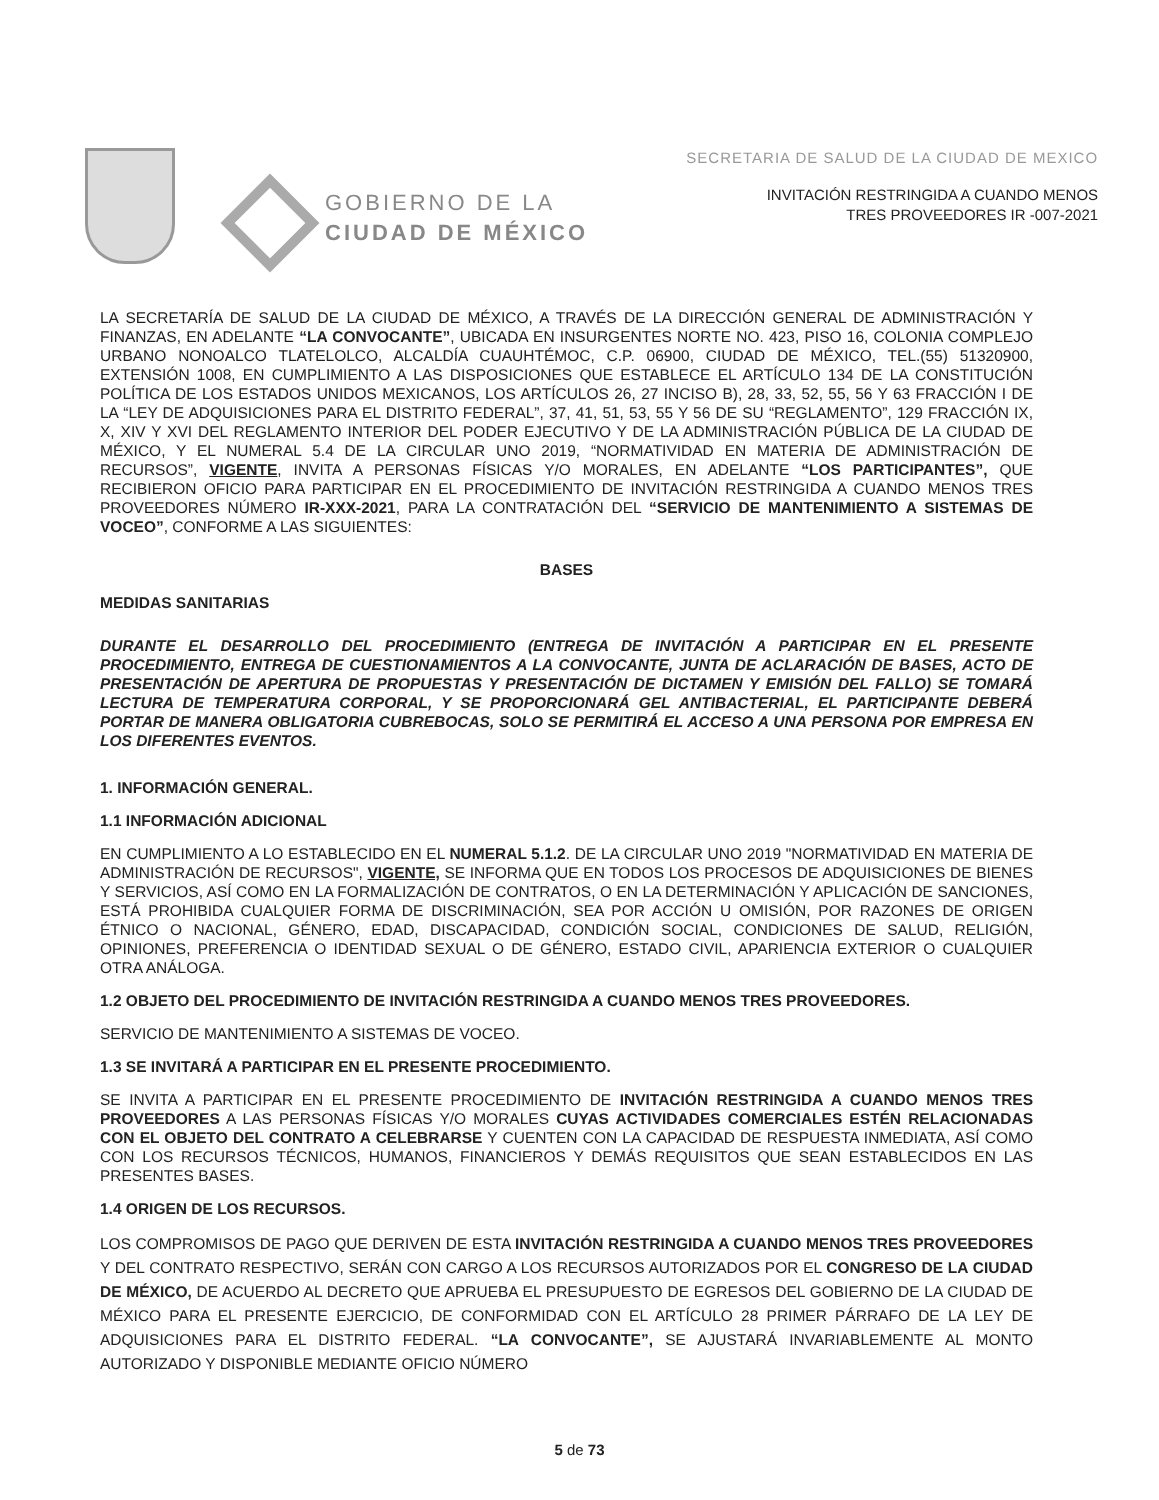GOBIERNO DE LA
CIUDAD DE MÉXICO
SECRETARIA DE SALUD DE LA CIUDAD DE MEXICO
INVITACIÓN RESTRINGIDA A CUANDO MENOS
TRES PROVEEDORES IR -007-2021
LA SECRETARÍA DE SALUD DE LA CIUDAD DE MÉXICO, A TRAVÉS DE LA DIRECCIÓN GENERAL DE ADMINISTRACIÓN Y FINANZAS, EN ADELANTE “LA CONVOCANTE”, UBICADA EN INSURGENTES NORTE NO. 423, PISO 16, COLONIA COMPLEJO URBANO NONOALCO TLATELOLCO, ALCALDÍA CUAUHTÉMOC, C.P. 06900, CIUDAD DE MÉXICO, TEL.(55) 51320900, EXTENSIÓN 1008, EN CUMPLIMIENTO A LAS DISPOSICIONES QUE ESTABLECE EL ARTÍCULO 134 DE LA CONSTITUCIÓN POLÍTICA DE LOS ESTADOS UNIDOS MEXICANOS, LOS ARTÍCULOS 26, 27 INCISO B), 28, 33, 52, 55, 56 Y 63 FRACCIÓN I DE LA “LEY DE ADQUISICIONES PARA EL DISTRITO FEDERAL”, 37, 41, 51, 53, 55 Y 56 DE SU “REGLAMENTO”, 129 FRACCIÓN IX, X, XIV Y XVI DEL REGLAMENTO INTERIOR DEL PODER EJECUTIVO Y DE LA ADMINISTRACIÓN PÚBLICA DE LA CIUDAD DE MÉXICO, Y EL NUMERAL 5.4 DE LA CIRCULAR UNO 2019, “NORMATIVIDAD EN MATERIA DE ADMINISTRACIÓN DE RECURSOS”, VIGENTE, INVITA A PERSONAS FÍSICAS Y/O MORALES, EN ADELANTE “LOS PARTICIPANTES”, QUE RECIBIERON OFICIO PARA PARTICIPAR EN EL PROCEDIMIENTO DE INVITACIÓN RESTRINGIDA A CUANDO MENOS TRES PROVEEDORES NÚMERO IR-XXX-2021, PARA LA CONTRATACIÓN DEL “SERVICIO DE MANTENIMIENTO A SISTEMAS DE VOCEO”, CONFORME A LAS SIGUIENTES:
BASES
MEDIDAS SANITARIAS
DURANTE EL DESARROLLO DEL PROCEDIMIENTO (ENTREGA DE INVITACIÓN A PARTICIPAR EN EL PRESENTE PROCEDIMIENTO, ENTREGA DE CUESTIONAMIENTOS A LA CONVOCANTE, JUNTA DE ACLARACIÓN DE BASES, ACTO DE PRESENTACIÓN DE APERTURA DE PROPUESTAS Y PRESENTACIÓN DE DICTAMEN Y EMISIÓN DEL FALLO) SE TOMARÁ LECTURA DE TEMPERATURA CORPORAL, Y SE PROPORCIONARÁ GEL ANTIBACTERIAL, EL PARTICIPANTE DEBERÁ PORTAR DE MANERA OBLIGATORIA CUBREBOCAS, SOLO SE PERMITIRÁ EL ACCESO A UNA PERSONA POR EMPRESA EN LOS DIFERENTES EVENTOS.
1. INFORMACIÓN GENERAL.
1.1 INFORMACIÓN ADICIONAL
EN CUMPLIMIENTO A LO ESTABLECIDO EN EL NUMERAL 5.1.2. DE LA CIRCULAR UNO 2019 "NORMATIVIDAD EN MATERIA DE ADMINISTRACIÓN DE RECURSOS", VIGENTE, SE INFORMA QUE EN TODOS LOS PROCESOS DE ADQUISICIONES DE BIENES Y SERVICIOS, ASÍ COMO EN LA FORMALIZACIÓN DE CONTRATOS, O EN LA DETERMINACIÓN Y APLICACIÓN DE SANCIONES, ESTÁ PROHIBIDA CUALQUIER FORMA DE DISCRIMINACIÓN, SEA POR ACCIÓN U OMISIÓN, POR RAZONES DE ORIGEN ÉTNICO O NACIONAL, GÉNERO, EDAD, DISCAPACIDAD, CONDICIÓN SOCIAL, CONDICIONES DE SALUD, RELIGIÓN, OPINIONES, PREFERENCIA O IDENTIDAD SEXUAL O DE GÉNERO, ESTADO CIVIL, APARIENCIA EXTERIOR O CUALQUIER OTRA ANÁLOGA.
1.2 OBJETO DEL PROCEDIMIENTO DE INVITACIÓN RESTRINGIDA A CUANDO MENOS TRES PROVEEDORES.
SERVICIO DE MANTENIMIENTO A SISTEMAS DE VOCEO.
1.3 SE INVITARÁ A PARTICIPAR EN EL PRESENTE PROCEDIMIENTO.
SE INVITA A PARTICIPAR EN EL PRESENTE PROCEDIMIENTO DE INVITACIÓN RESTRINGIDA A CUANDO MENOS TRES PROVEEDORES A LAS PERSONAS FÍSICAS Y/O MORALES CUYAS ACTIVIDADES COMERCIALES ESTÉN RELACIONADAS CON EL OBJETO DEL CONTRATO A CELEBRARSE Y CUENTEN CON LA CAPACIDAD DE RESPUESTA INMEDIATA, ASÍ COMO CON LOS RECURSOS TÉCNICOS, HUMANOS, FINANCIEROS Y DEMÁS REQUISITOS QUE SEAN ESTABLECIDOS EN LAS PRESENTES BASES.
1.4 ORIGEN DE LOS RECURSOS.
LOS COMPROMISOS DE PAGO QUE DERIVEN DE ESTA INVITACIÓN RESTRINGIDA A CUANDO MENOS TRES PROVEEDORES Y DEL CONTRATO RESPECTIVO, SERÁN CON CARGO A LOS RECURSOS AUTORIZADOS POR EL CONGRESO DE LA CIUDAD DE MÉXICO, DE ACUERDO AL DECRETO QUE APRUEBA EL PRESUPUESTO DE EGRESOS DEL GOBIERNO DE LA CIUDAD DE MÉXICO PARA EL PRESENTE EJERCICIO, DE CONFORMIDAD CON EL ARTÍCULO 28 PRIMER PÁRRAFO DE LA LEY DE ADQUISICIONES PARA EL DISTRITO FEDERAL. “LA CONVOCANTE”, SE AJUSTARÁ INVARIABLEMENTE AL MONTO AUTORIZADO Y DISPONIBLE MEDIANTE OFICIO NÚMERO
5 de 73